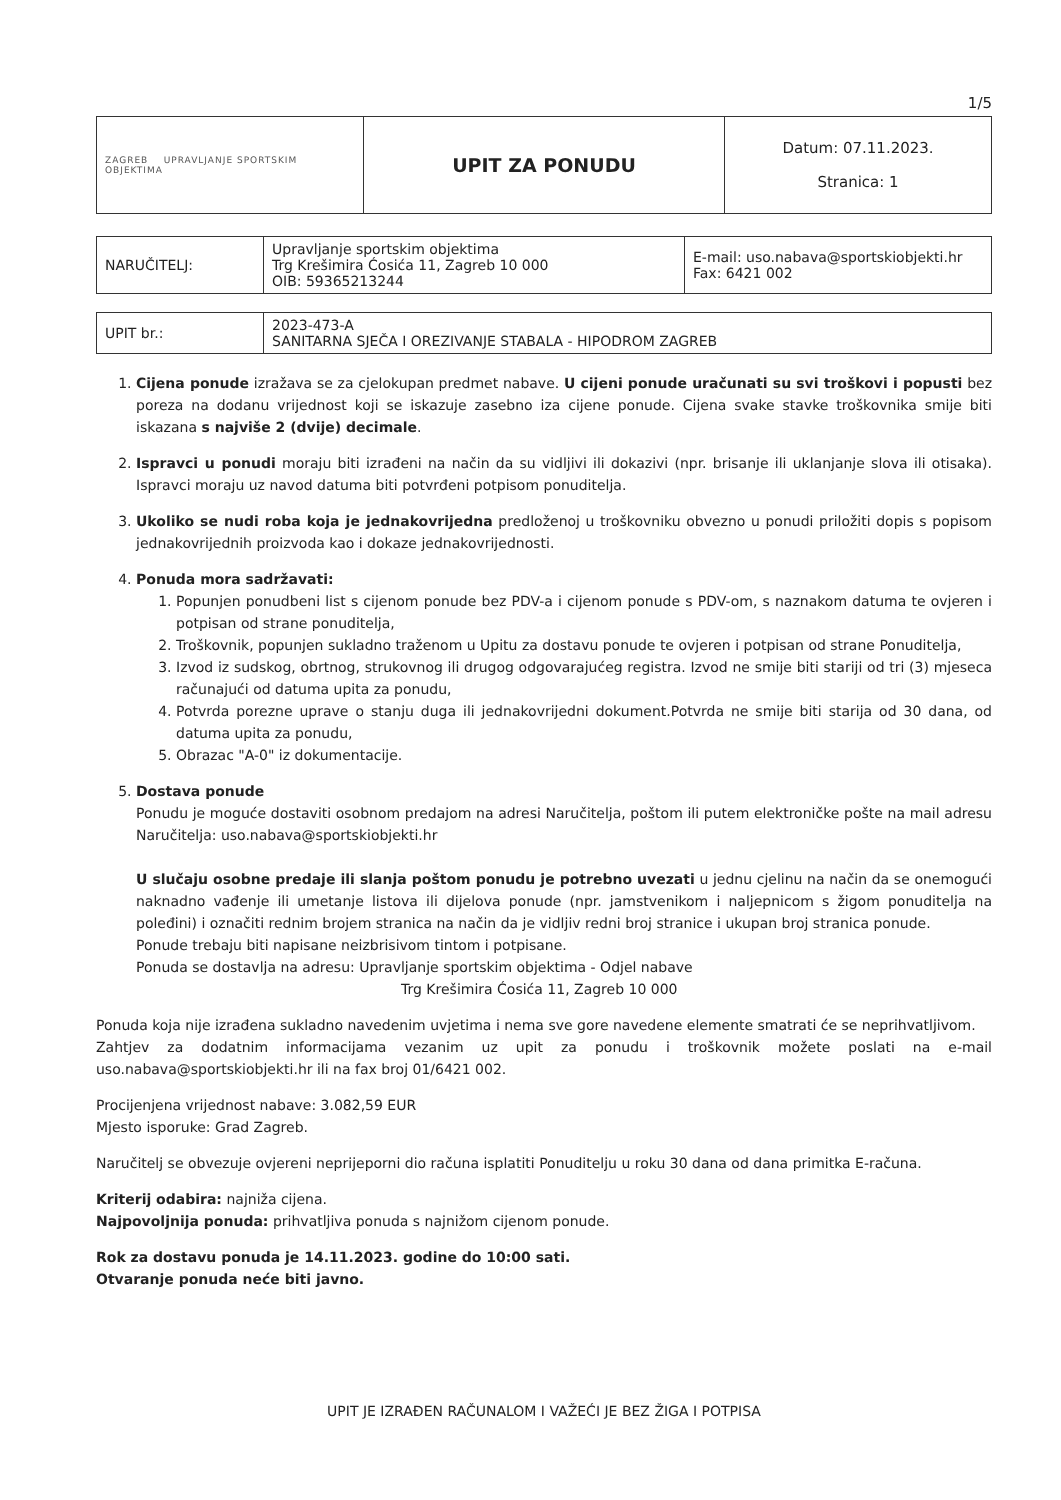1/5
| ZAGREB UPRAVLJANJE SPORTSKIM OBJEKTIMA | UPIT ZA PONUDU | Datum: 07.11.2023. Stranica: 1 |
| NARUČITELJ: | Upravljanje sportskim objektima Trg Krešimira Ćosića 11, Zagreb 10 000 OIB: 59365213244 | E-mail: uso.nabava@sportskiobjekti.hr Fax: 6421 002 |
| UPIT br.: | 2023-473-A SANITARNA SJEČA I OREZIVANJE STABALA - HIPODROM ZAGREB |
1. Cijena ponude izražava se za cjelokupan predmet nabave. U cijeni ponude uračunati su svi troškovi i popusti bez poreza na dodanu vrijednost koji se iskazuje zasebno iza cijene ponude. Cijena svake stavke troškovnika smije biti iskazana s najviše 2 (dvije) decimale.
2. Ispravci u ponudi moraju biti izrađeni na način da su vidljivi ili dokazivi (npr. brisanje ili uklanjanje slova ili otisaka). Ispravci moraju uz navod datuma biti potvrđeni potpisom ponuditelja.
3. Ukoliko se nudi roba koja je jednakovrijedna predloženoj u troškovniku obvezno u ponudi priložiti dopis s popisom jednakovrijednih proizvoda kao i dokaze jednakovrijednosti.
4. Ponuda mora sadržavati:
1. Popunjen ponudbeni list s cijenom ponude bez PDV-a i cijenom ponude s PDV-om, s naznakom datuma te ovjeren i potpisan od strane ponuditelja,
2. Troškovnik, popunjen sukladno traženom u Upitu za dostavu ponude te ovjeren i potpisan od strane Ponuditelja,
3. Izvod iz sudskog, obrtnog, strukovnog ili drugog odgovarajućeg registra. Izvod ne smije biti stariji od tri (3) mjeseca računajući od datuma upita za ponudu,
4. Potvrda porezne uprave o stanju duga ili jednakovrijedni dokument.Potvrda ne smije biti starija od 30 dana, od datuma upita za ponudu,
5. Obrazac "A-0" iz dokumentacije.
5. Dostava ponude
Ponudu je moguće dostaviti osobnom predajom na adresi Naručitelja, poštom ili putem elektroničke pošte na mail adresu Naručitelja: uso.nabava@sportskiobjekti.hr
U slučaju osobne predaje ili slanja poštom ponudu je potrebno uvezati u jednu cjelinu na način da se onemogući naknadno vađenje ili umetanje listova ili dijelova ponude (npr. jamstvenikom i naljepnicom s žigom ponuditelja na poleđini) i označiti rednim brojem stranica na način da je vidljiv redni broj stranice i ukupan broj stranica ponude.
Ponude trebaju biti napisane neizbrisivom tintom i potpisane.
Ponuda se dostavlja na adresu: Upravljanje sportskim objektima - Odjel nabave
Trg Krešimira Ćosića 11, Zagreb 10 000
Ponuda koja nije izrađena sukladno navedenim uvjetima i nema sve gore navedene elemente smatrati će se neprihvatljivom.
Zahtjev za dodatnim informacijama vezanim uz upit za ponudu i troškovnik možete poslati na e-mail uso.nabava@sportskiobjekti.hr ili na fax broj 01/6421 002.
Procijenjena vrijednost nabave: 3.082,59 EUR
Mjesto isporuke: Grad Zagreb.
Naručitelj se obvezuje ovjereni neprijeporni dio računa isplatiti Ponuditelju u roku 30 dana od dana primitka E-računa.
Kriterij odabira: najniža cijena.
Najpovoljnija ponuda: prihvatljiva ponuda s najnižom cijenom ponude.
Rok za dostavu ponuda je 14.11.2023. godine do 10:00 sati.
Otvaranje ponuda neće biti javno.
UPIT JE IZRAĐEN RAČUNALOM I VAŽEĆI JE BEZ ŽIGA I POTPISA